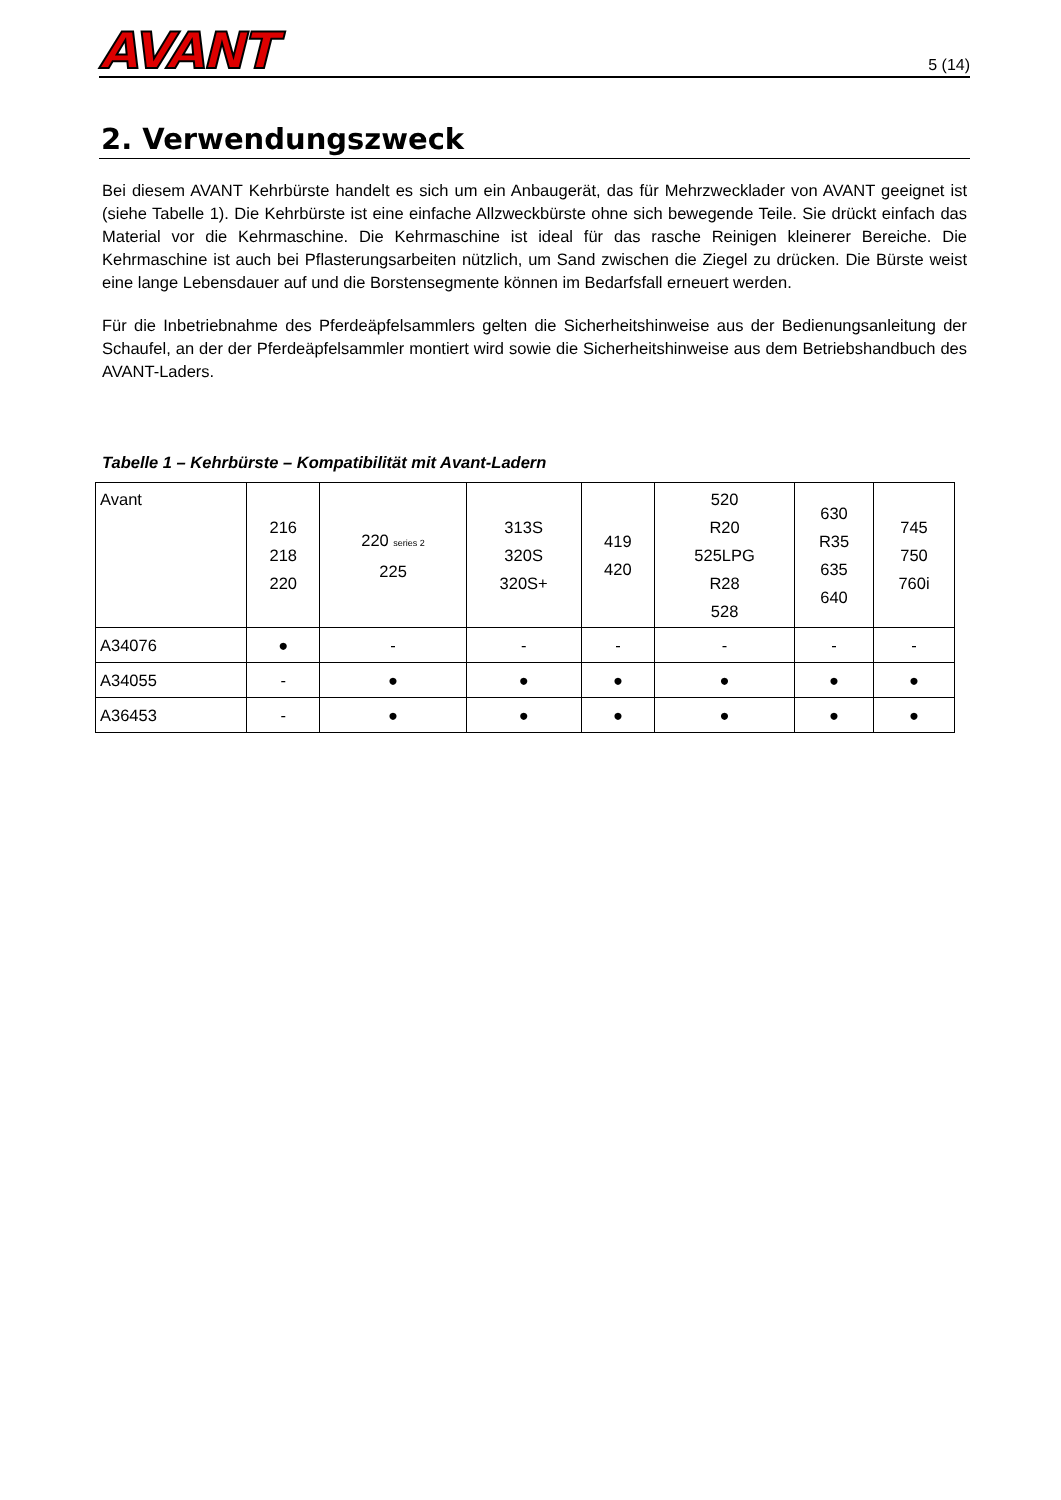AVANT
5 (14)
2. Verwendungszweck
Bei diesem AVANT Kehrbürste handelt es sich um ein Anbaugerät, das für Mehrzwecklader von AVANT geeignet ist (siehe Tabelle 1). Die Kehrbürste ist eine einfache Allzweckbürste ohne sich bewegende Teile. Sie drückt einfach das Material vor die Kehrmaschine. Die Kehrmaschine ist ideal für das rasche Reinigen kleinerer Bereiche. Die Kehrmaschine ist auch bei Pflasterungsarbeiten nützlich, um Sand zwischen die Ziegel zu drücken. Die Bürste weist eine lange Lebensdauer auf und die Borstensegmente können im Bedarfsfall erneuert werden.
Für die Inbetriebnahme des Pferdeäpfelsammlers gelten die Sicherheitshinweise aus der Bedienungsanleitung der Schaufel, an der der Pferdeäpfelsammler montiert wird sowie die Sicherheitshinweise aus dem Betriebshandbuch des AVANT-Laders.
Tabelle 1 – Kehrbürste – Kompatibilität mit Avant-Ladern
| Avant | 216 218 220 | 220 series 2 225 | 313S 320S 320S+ | 419 420 | 520 R20 525LPG R28 528 | 630 R35 635 640 | 745 750 760i |
| A34076 | ● | - | - | - | - | - | - |
| A34055 | - | ● | ● | ● | ● | ● | ● |
| A36453 | - | ● | ● | ● | ● | ● | ● |